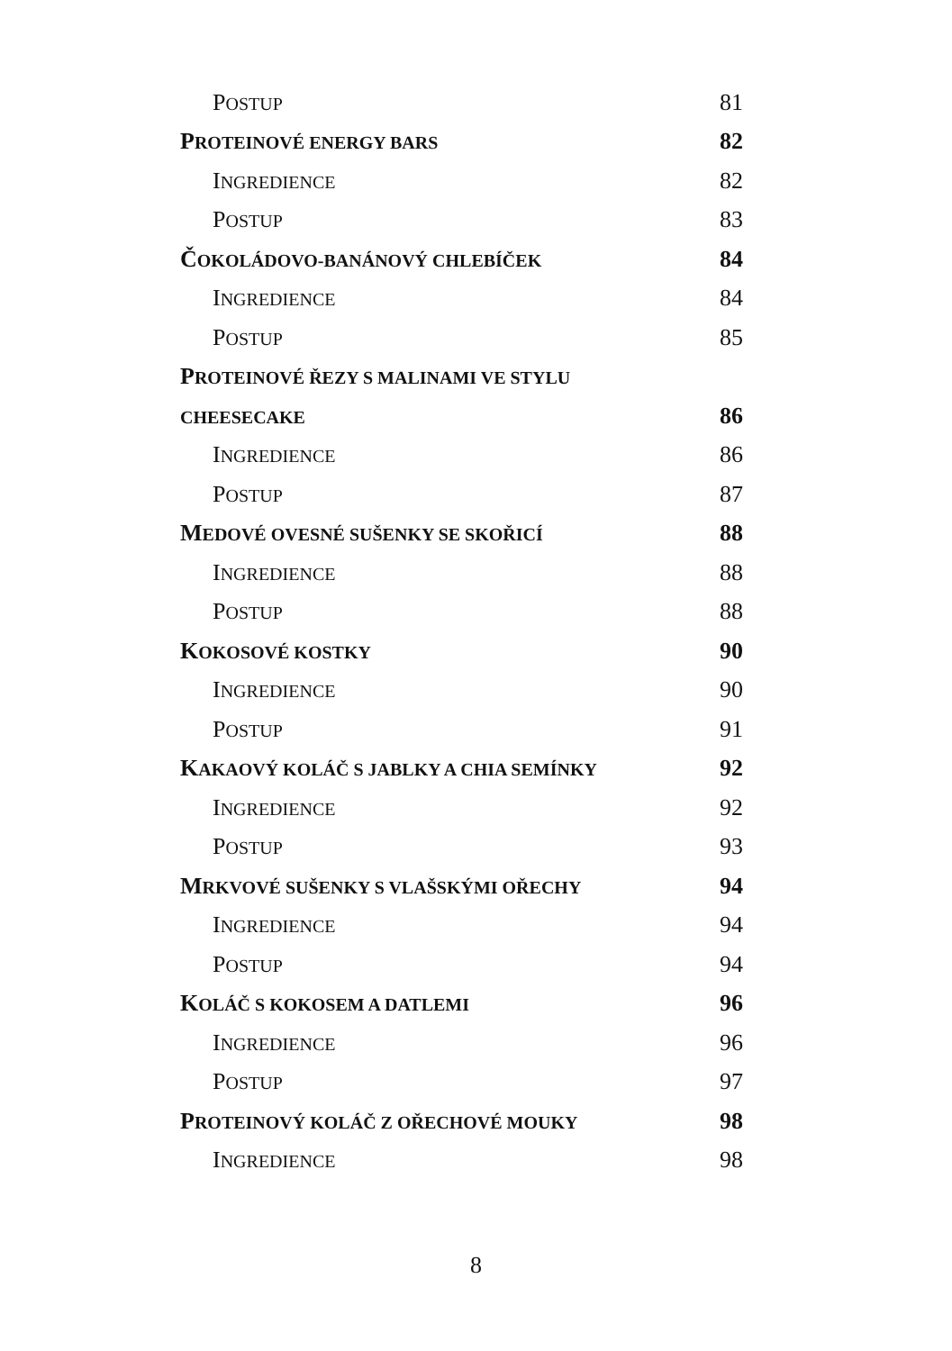POSTUP 81
PROTEINOVÉ ENERGY BARS 82
INGREDIENCE 82
POSTUP 83
ČOKOLÁDOVO-BANÁNOVÝ CHLEBÍČEK 84
INGREDIENCE 84
POSTUP 85
PROTEINOVÉ ŘEZY S MALINAMI VE STYLU
CHEESECAKE 86
INGREDIENCE 86
POSTUP 87
MEDOVÉ OVESNÉ SUŠENKY SE SKOŘICÍ 88
INGREDIENCE 88
POSTUP 88
KOKOSOVÉ KOSTKY 90
INGREDIENCE 90
POSTUP 91
KAKAOVÝ KOLÁČ S JABLKY A CHIA SEMÍNKY 92
INGREDIENCE 92
POSTUP 93
MRKVOVÉ SUŠENKY S VLAŠSKÝMI OŘECHY 94
INGREDIENCE 94
POSTUP 94
KOLÁČ S KOKOSEM A DATLEMI 96
INGREDIENCE 96
POSTUP 97
PROTEINOVÝ KOLÁČ Z OŘECHOVÉ MOUKY 98
INGREDIENCE 98
8